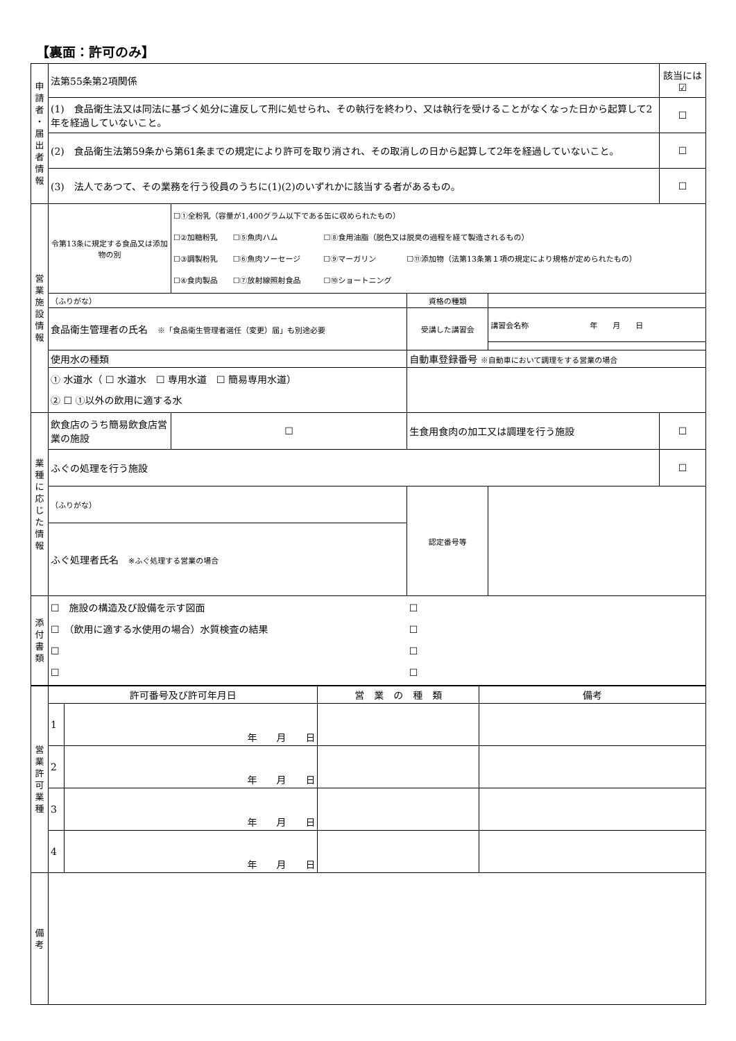【裏面：許可のみ】
| 申 請 者 ・ 届 出 者 情 報 | 法第55条第2項関係 | | | | 該当には ☑ |
| | (1) 食品衛生法又は同法に基づく処分に違反して刑に処せられ、その執行を終わり、又は執行を受けることがなくなった日から起算して2年を経過していないこと。 | | | | ☐ |
| | (2) 食品衛生法第59条から第61条までの規定により許可を取り消され、その取消しの日から起算して2年を経過していないこと。 | | | | ☐ |
| | (3) 法人であつて、その業務を行う役員のうちに(1)(2)のいずれかに該当する者があるもの。 | | | | ☐ |
| 営 業 施 設 情 報 | 令第13条に規定する食品又は添加物の別 | ☐①全粉乳（容量が1,400グラム以下である缶に収められたもの） ☐②加糖粉乳 ☐⑤魚肉ハム ☐⑧食用油脂（脱色又は脱臭の過程を経て製造されるもの） ☐③調製粉乳 ☐⑥魚肉ソーセージ ☐⑨マーガリン ☐⑪添加物（法第13条第１項の規定により規格が定められたもの） ☐④食肉製品 ☐⑦放射線照射食品 ☐⑩ショートニング | | | |
| | （ふりがな） | | 資格の種類 | | |
| | 食品衛生管理者の氏名 ※「食品衛生管理者選任（変更）届」も別途必要 | | 受講した講習会 | 講習会名称 年 月 日 | |
| | 使用水の種類 | | 自動車登録番号 ※自動車において調理をする営業の場合 | | |
| | ① 水道水（ ☐ 水道水 ☐ 専用水道 ☐ 簡易専用水道） ② ☐ ①以外の飲用に適する水 | | | | |
| 業 種 に 応 じ た 情 報 | 飲食店のうち簡易飲食店営業の施設 | ☐ | 生食用食肉の加工又は調理を行う施設 | | ☐ |
| | ふぐの処理を行う施設 | | | | ☐ |
| | （ふりがな） | | 認定番号等 | | |
| | ふぐ処理者氏名 ※ふぐ処理する営業の場合 | | | | |
| 添 付 書 類 | ☐ 施設の構造及び設備を示す図面 ☐ （飲用に適する水使用の場合）水質検査の結果 ☐ ☐ | | ☐ ☐ ☐ ☐ | | |
| 営 業 許 可 業 種 | 許可番号及び許可年月日 | | 営 業 の 種 類 | 備考 |
| | 1 | 年 月 日 | | |
| | 2 | 年 月 日 | | |
| | 3 | 年 月 日 | | |
| | 4 | 年 月 日 | | |
| 備 考 | | | | |